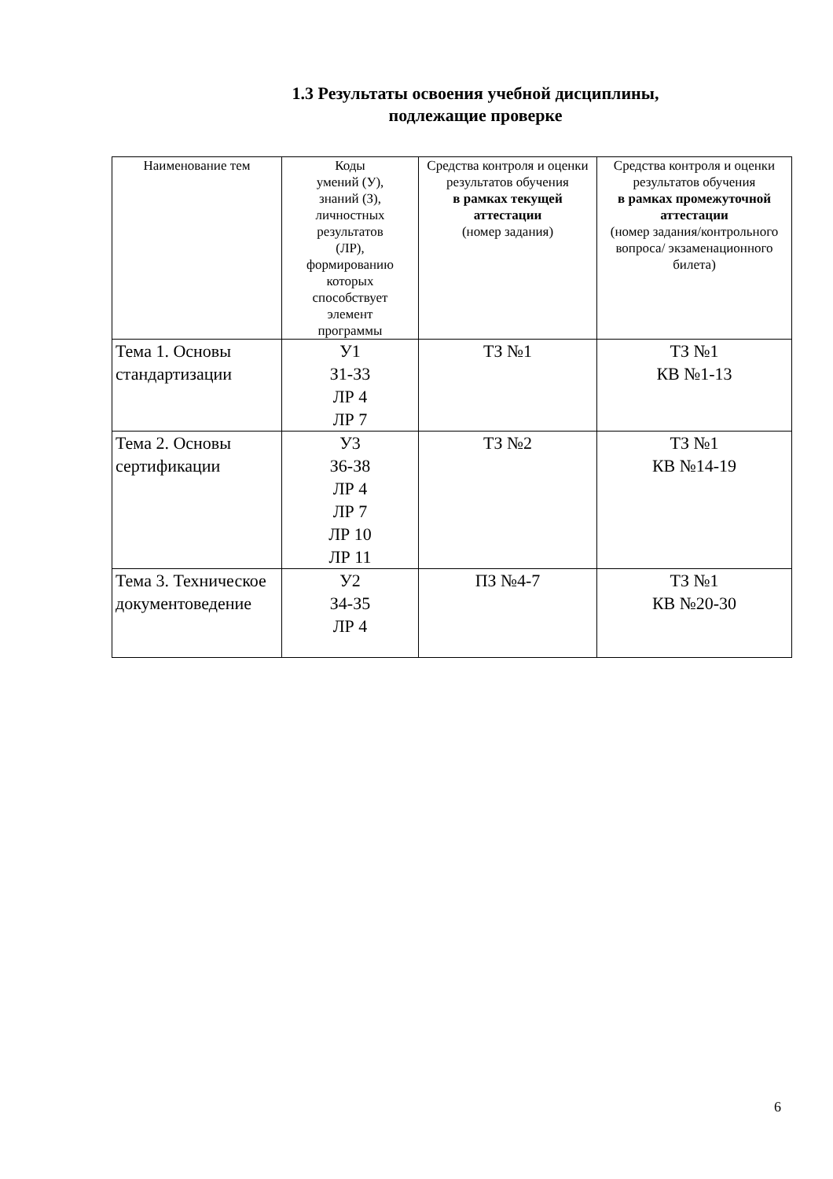1.3 Результаты освоения учебной дисциплины,
подлежащие проверке
| Наименование тем | Коды умений (У), знаний (З), личностных результатов (ЛР), формированию которых способствует элемент программы | Средства контроля и оценки результатов обучения в рамках текущей аттестации (номер задания) | Средства контроля и оценки результатов обучения в рамках промежуточной аттестации (номер задания/контрольного вопроса/ экзаменационного билета) |
| --- | --- | --- | --- |
| Тема 1. Основы стандартизации | У1 З1-З3 ЛР 4 ЛР 7 | ТЗ №1 | ТЗ №1 КВ №1-13 |
| Тема 2. Основы сертификации | У3 З6-З8 ЛР 4 ЛР 7 ЛР 10 ЛР 11 | ТЗ №2 | ТЗ №1 КВ №14-19 |
| Тема 3. Техническое документоведение | У2 З4-З5 ЛР 4 | ПЗ №4-7 | ТЗ №1 КВ №20-30 |
6